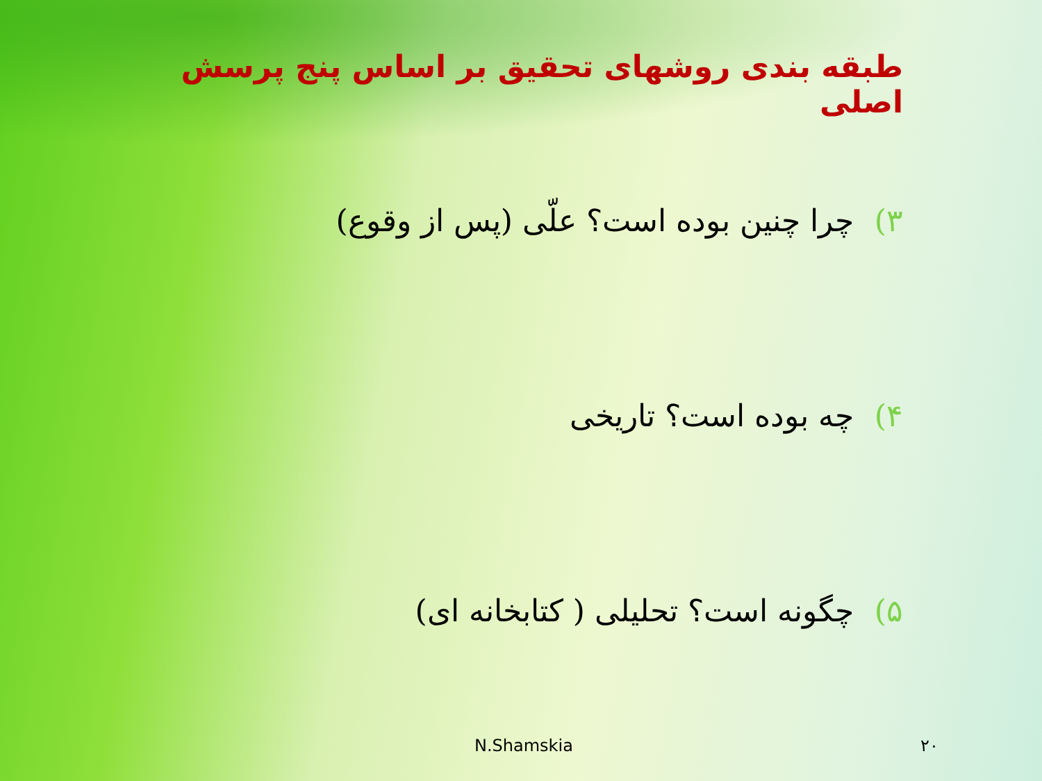طبقه بندی روشهای تحقیق بر اساس پنج پرسش اصلی
۳) چرا چنین بوده است؟ علّی (پس از وقوع)
۴) چه بوده است؟ تاریخی
۵) چگونه است؟ تحلیلی ( کتابخانه ای)
N.Shamskia ۲۰